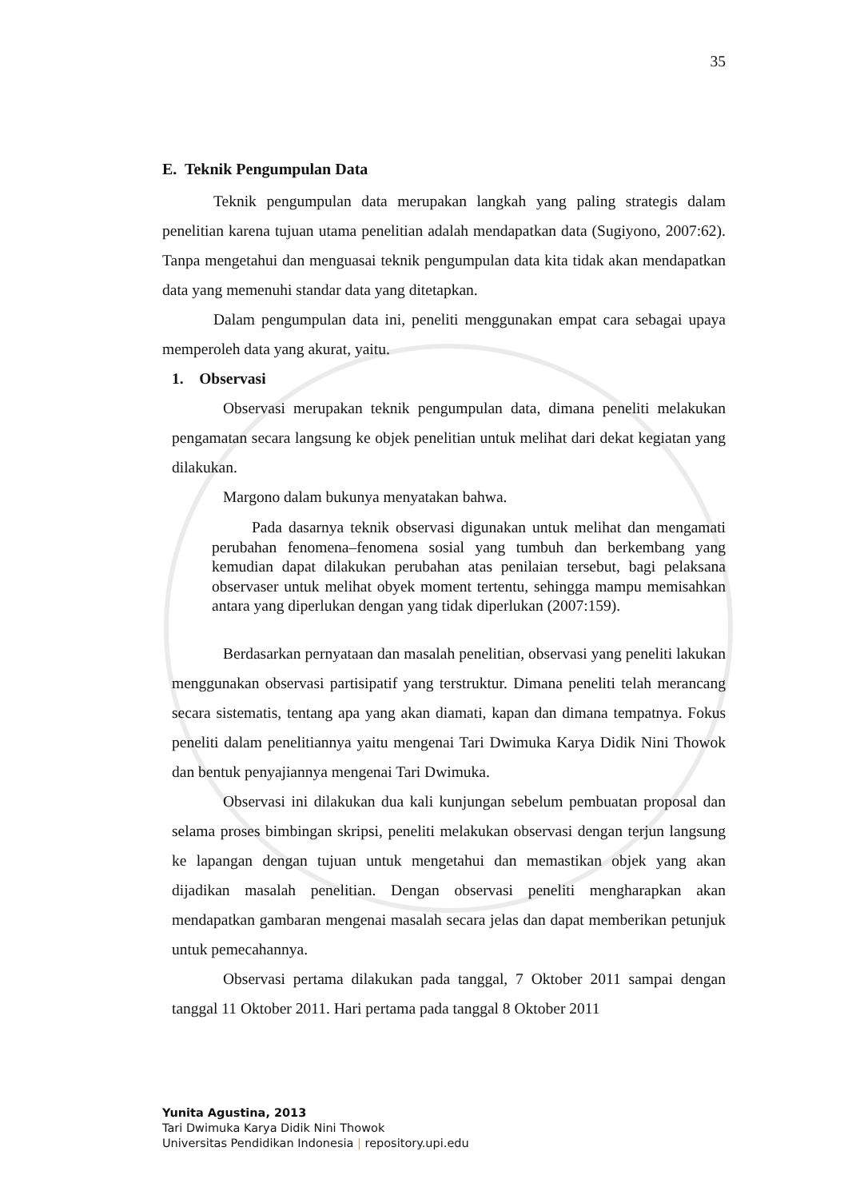35
E. Teknik Pengumpulan Data
Teknik pengumpulan data merupakan langkah yang paling strategis dalam penelitian karena tujuan utama penelitian adalah mendapatkan data (Sugiyono, 2007:62). Tanpa mengetahui dan menguasai teknik pengumpulan data kita tidak akan mendapatkan data yang memenuhi standar data yang ditetapkan.
Dalam pengumpulan data ini, peneliti menggunakan empat cara sebagai upaya memperoleh data yang akurat, yaitu.
1. Observasi
Observasi merupakan teknik pengumpulan data, dimana peneliti melakukan pengamatan secara langsung ke objek penelitian untuk melihat dari dekat kegiatan yang dilakukan.
Margono dalam bukunya menyatakan bahwa.
Pada dasarnya teknik observasi digunakan untuk melihat dan mengamati perubahan fenomena–fenomena sosial yang tumbuh dan berkembang yang kemudian dapat dilakukan perubahan atas penilaian tersebut, bagi pelaksana observaser untuk melihat obyek moment tertentu, sehingga mampu memisahkan antara yang diperlukan dengan yang tidak diperlukan (2007:159).
Berdasarkan pernyataan dan masalah penelitian, observasi yang peneliti lakukan menggunakan observasi partisipatif yang terstruktur. Dimana peneliti telah merancang secara sistematis, tentang apa yang akan diamati, kapan dan dimana tempatnya. Fokus peneliti dalam penelitiannya yaitu mengenai Tari Dwimuka Karya Didik Nini Thowok dan bentuk penyajiannya mengenai Tari Dwimuka.
Observasi ini dilakukan dua kali kunjungan sebelum pembuatan proposal dan selama proses bimbingan skripsi, peneliti melakukan observasi dengan terjun langsung ke lapangan dengan tujuan untuk mengetahui dan memastikan objek yang akan dijadikan masalah penelitian. Dengan observasi peneliti mengharapkan akan mendapatkan gambaran mengenai masalah secara jelas dan dapat memberikan petunjuk untuk pemecahannya.
Observasi pertama dilakukan pada tanggal, 7 Oktober 2011 sampai dengan tanggal 11 Oktober 2011. Hari pertama pada tanggal 8 Oktober 2011
Yunita Agustina, 2013
Tari Dwimuka Karya Didik Nini Thowok
Universitas Pendidikan Indonesia | repository.upi.edu